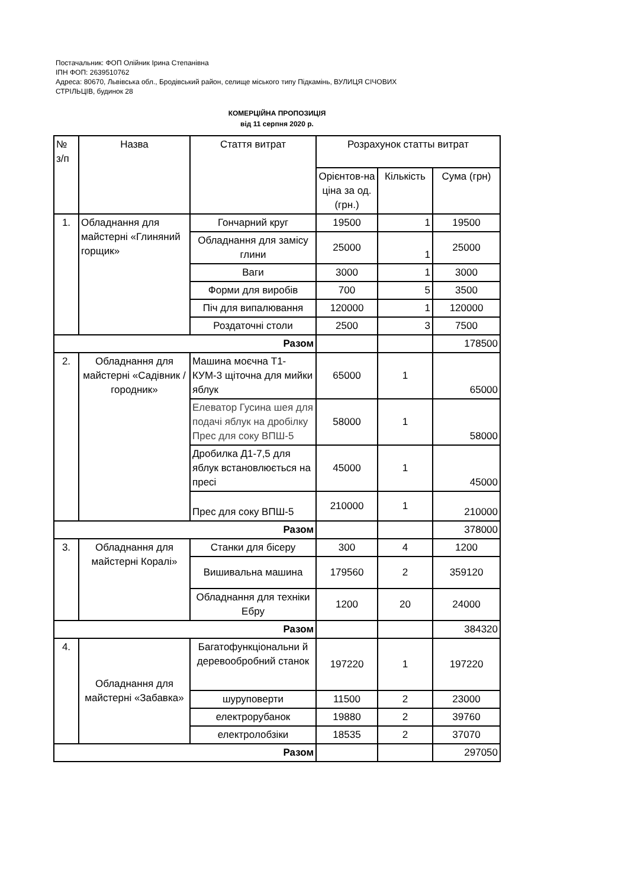Постачальник: ФОП Олійник Ірина Степанівна
ІПН ФОП: 2639510762
Адреса: 80670, Львівська обл., Бродівський район, селище міського типу Підкамінь, ВУЛИЦЯ СІЧОВИХ
СТРІЛЬЦІВ, будинок 28
КОМЕРЦІЙНА ПРОПОЗИЦІЯ
від 11 серпня 2020 р.
| № з/п | Назва | Стаття витрат | Розрахунок статты витрат | | |
| --- | --- | --- | --- | --- | --- |
| | | | Орієнтов-на ціна за од. (грн.) | Кількість | Сума (грн) |
| 1. | Обладнання для майстерні «Глиняний горщик» | Гончарний круг | 19500 | 1 | 19500 |
| | | Обладнання для замісу глини | 25000 | 1 | 25000 |
| | | Ваги | 3000 | 1 | 3000 |
| | | Форми для виробів | 700 | 5 | 3500 |
| | | Піч для випалювання | 120000 | 1 | 120000 |
| | | Роздаточні столи | 2500 | 3 | 7500 |
| Разом | | | | | 178500 |
| 2. | Обладнання для майстерні «Садівник /городник» | Машина моєчна Т1-КУМ-3 щіточна для мийки яблук | 65000 | 1 | 65000 |
| | | Елеватор Гусина шея для подачі яблук на дробілку Прес для соку ВПШ-5 | 58000 | 1 | 58000 |
| | | Дробилка Д1-7,5 для яблук встановлюється на пресі | 45000 | 1 | 45000 |
| | | Прес для соку ВПШ-5 | 210000 | 1 | 210000 |
| Разом | | | | | 378000 |
| 3. | Обладнання для майстерні Коралі» | Станки для бісеру | 300 | 4 | 1200 |
| | | Вишивальна машина | 179560 | 2 | 359120 |
| | | Обладнання для техніки Ебру | 1200 | 20 | 24000 |
| Разом | | | | | 384320 |
| 4. | Обладнання для майстерні «Забавка» | Багатофункціональни й деревообробний станок | 197220 | 1 | 197220 |
| | | шуруповерти | 11500 | 2 | 23000 |
| | | електрорубанок | 19880 | 2 | 39760 |
| | | електролобзіки | 18535 | 2 | 37070 |
| Разом | | | | | 297050 |